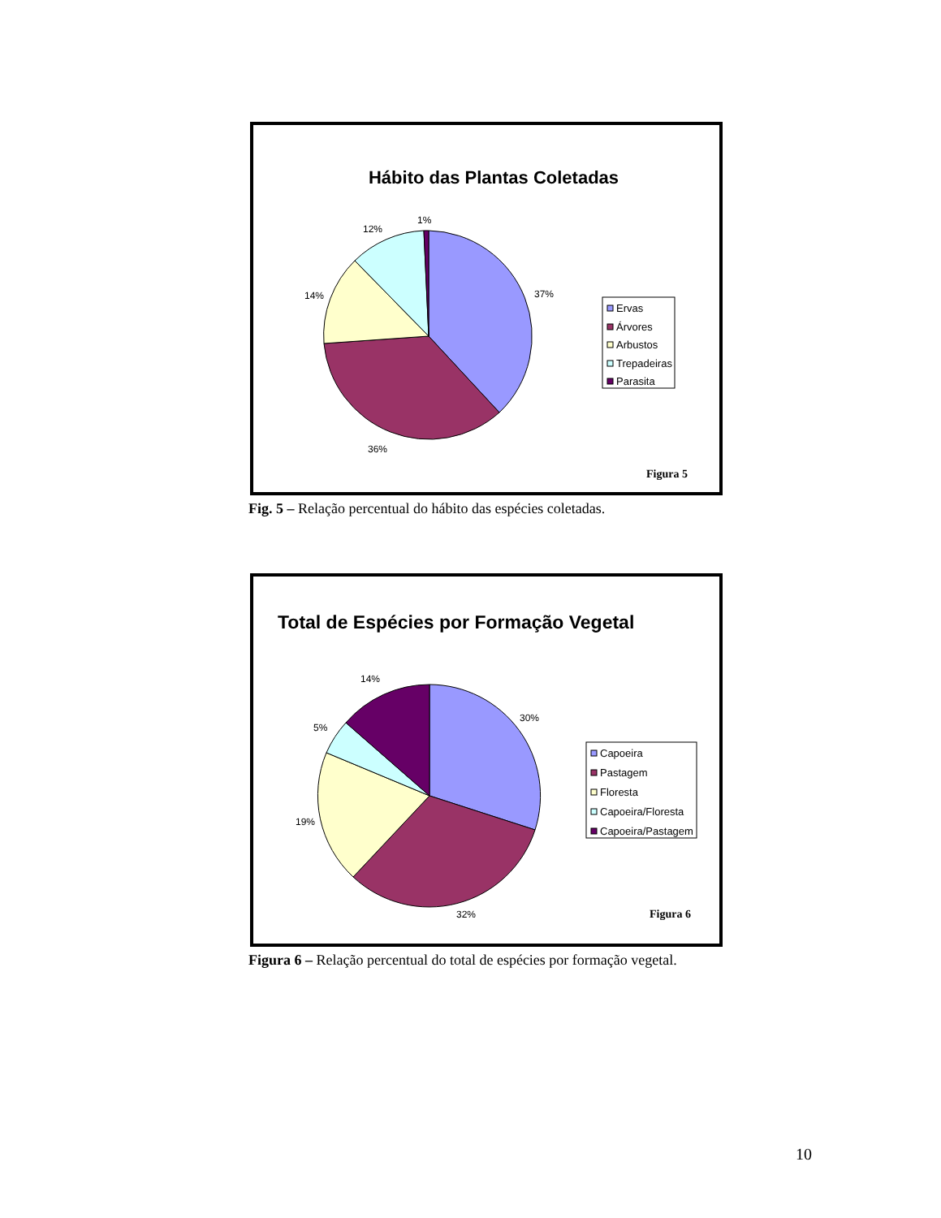Hábito das Plantas Coletadas
37%
36%
14%
12%
1%
Ervas
Árvores
Arbustos
Trepadeiras
Parasita
Figura 5
Fig. 5 – Relação percentual do hábito das espécies coletadas.
Total de Espécies por Formação Vegetal
30%
32%
19%
5%
14%
Capoeira
Pastagem
Floresta
Capoeira/Floresta
Capoeira/Pastagem
Figura 6
Figura 6 – Relação percentual do total de espécies por formação vegetal.
10